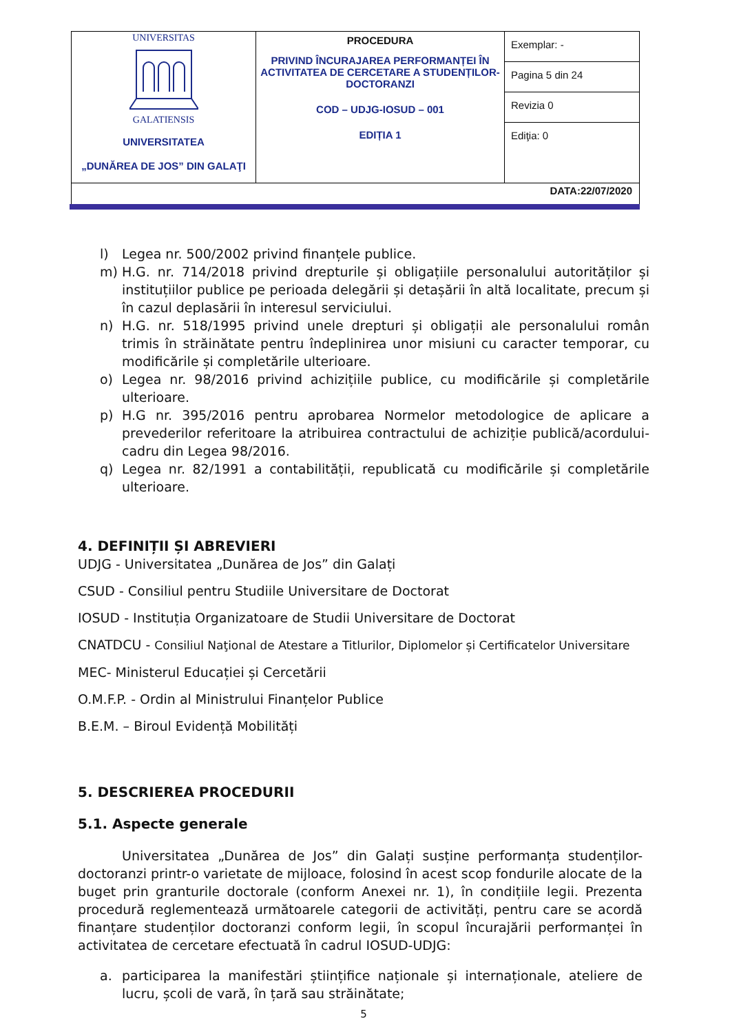| UNIVERSITAS GALATIENSIS UNIVERSITATEA „DUNĂREA DE JOS” DIN GALAŢI | PROCEDURA PRIVIND ÎNCURAJAREA PERFORMANȚEI ÎN ACTIVITATEA DE CERCETARE A STUDENȚILOR-DOCTORANZI COD – UDJG-IOSUD – 001 EDIȚIA 1 | Exemplar: - Pagina 5 din 24 Revizia 0 Ediţia: 0 |
| DATA:22/07/2020 | | |
l) Legea nr. 500/2002 privind finanțele publice.
m) H.G. nr. 714/2018 privind drepturile și obligațiile personalului autorităților și instituțiilor publice pe perioada delegării și detașării în altă localitate, precum și în cazul deplasării în interesul serviciului.
n) H.G. nr. 518/1995 privind unele drepturi și obligații ale personalului român trimis în străinătate pentru îndeplinirea unor misiuni cu caracter temporar, cu modificările și completările ulterioare.
o) Legea nr. 98/2016 privind achizițiile publice, cu modificările și completările ulterioare.
p) H.G nr. 395/2016 pentru aprobarea Normelor metodologice de aplicare a prevederilor referitoare la atribuirea contractului de achiziție publică/acordului-cadru din Legea 98/2016.
q) Legea nr. 82/1991 a contabilității, republicată cu modificările și completările ulterioare.
4. DEFINIȚII ȘI ABREVIERI
UDJG - Universitatea „Dunărea de Jos” din Galați
CSUD - Consiliul pentru Studiile Universitare de Doctorat
IOSUD - Instituția Organizatoare de Studii Universitare de Doctorat
CNATDCU - Consiliul Naţional de Atestare a Titlurilor, Diplomelor și Certificatelor Universitare
MEC- Ministerul Educației și Cercetării
O.M.F.P. - Ordin al Ministrului Finanțelor Publice
B.E.M. – Biroul Evidență Mobilități
5. DESCRIEREA PROCEDURII
5.1. Aspecte generale
Universitatea „Dunărea de Jos” din Galați susține performanța studenților-doctoranzi printr-o varietate de mijloace, folosind în acest scop fondurile alocate de la buget prin granturile doctorale (conform Anexei nr. 1), în condițiile legii. Prezenta procedură reglementează următoarele categorii de activități, pentru care se acordă finanțare studenților doctoranzi conform legii, în scopul încurajării performanței în activitatea de cercetare efectuată în cadrul IOSUD-UDJG:
a. participarea la manifestări științifice naționale și internaționale, ateliere de lucru, școli de vară, în țară sau străinătate;
5